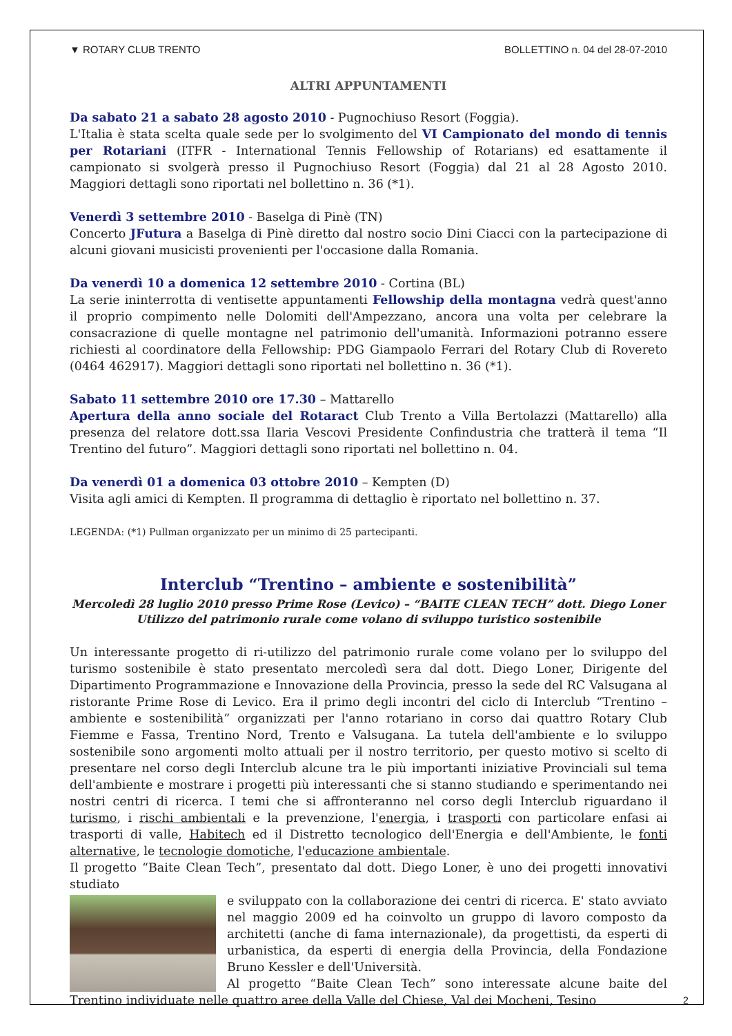▼ ROTARY CLUB TRENTO BOLLETTINO n. 04 del 28-07-2010
ALTRI APPUNTAMENTI
Da sabato 21 a sabato 28 agosto 2010 - Pugnochiuso Resort (Foggia).
L'Italia è stata scelta quale sede per lo svolgimento del VI Campionato del mondo di tennis per Rotariani (ITFR - International Tennis Fellowship of Rotarians) ed esattamente il campionato si svolgerà presso il Pugnochiuso Resort (Foggia) dal 21 al 28 Agosto 2010. Maggiori dettagli sono riportati nel bollettino n. 36 (*1).
Venerdì 3 settembre 2010 - Baselga di Pinè (TN)
Concerto JFutura a Baselga di Pinè diretto dal nostro socio Dini Ciacci con la partecipazione di alcuni giovani musicisti provenienti per l'occasione dalla Romania.
Da venerdì 10 a domenica 12 settembre 2010 - Cortina (BL)
La serie ininterrotta di ventisette appuntamenti Fellowship della montagna vedrà quest'anno il proprio compimento nelle Dolomiti dell'Ampezzano, ancora una volta per celebrare la consacrazione di quelle montagne nel patrimonio dell'umanità. Informazioni potranno essere richiesti al coordinatore della Fellowship: PDG Giampaolo Ferrari del Rotary Club di Rovereto (0464 462917). Maggiori dettagli sono riportati nel bollettino n. 36 (*1).
Sabato 11 settembre 2010 ore 17.30 – Mattarello
Apertura della anno sociale del Rotaract Club Trento a Villa Bertolazzi (Mattarello) alla presenza del relatore dott.ssa Ilaria Vescovi Presidente Confindustria che tratterà il tema “Il Trentino del futuro”. Maggiori dettagli sono riportati nel bollettino n. 04.
Da venerdì 01 a domenica 03 ottobre 2010 – Kempten (D)
Visita agli amici di Kempten. Il programma di dettaglio è riportato nel bollettino n. 37.
LEGENDA: (*1) Pullman organizzato per un minimo di 25 partecipanti.
Interclub “Trentino – ambiente e sostenibilità”
Mercoledì 28 luglio 2010 presso Prime Rose (Levico) – “BAITE CLEAN TECH” dott. Diego Loner
Utilizzo del patrimonio rurale come volano di sviluppo turistico sostenibile
Un interessante progetto di ri-utilizzo del patrimonio rurale come volano per lo sviluppo del turismo sostenibile è stato presentato mercoledì sera dal dott. Diego Loner, Dirigente del Dipartimento Programmazione e Innovazione della Provincia, presso la sede del RC Valsugana al ristorante Prime Rose di Levico. Era il primo degli incontri del ciclo di Interclub “Trentino – ambiente e sostenibilità” organizzati per l'anno rotariano in corso dai quattro Rotary Club Fiemme e Fassa, Trentino Nord, Trento e Valsugana. La tutela dell'ambiente e lo sviluppo sostenibile sono argomenti molto attuali per il nostro territorio, per questo motivo si scelto di presentare nel corso degli Interclub alcune tra le più importanti iniziative Provinciali sul tema dell'ambiente e mostrare i progetti più interessanti che si stanno studiando e sperimentando nei nostri centri di ricerca. I temi che si affronteranno nel corso degli Interclub riguardano il turismo, i rischi ambientali e la prevenzione, l'energia, i trasporti con particolare enfasi ai trasporti di valle, Habitech ed il Distretto tecnologico dell'Energia e dell'Ambiente, le fonti alternative, le tecnologie domotiche, l'educazione ambientale.
Il progetto “Baite Clean Tech”, presentato dal dott. Diego Loner, è uno dei progetti innovativi studiato
e sviluppato con la collaborazione dei centri di ricerca. E' stato avviato nel maggio 2009 ed ha coinvolto un gruppo di lavoro composto da architetti (anche di fama internazionale), da progettisti, da esperti di urbanistica, da esperti di energia della Provincia, della Fondazione Bruno Kessler e dell'Università.
Al progetto “Baite Clean Tech” sono interessate alcune baite del Trentino individuate nelle quattro aree della Valle del Chiese, Val dei Mocheni, Tesino
2